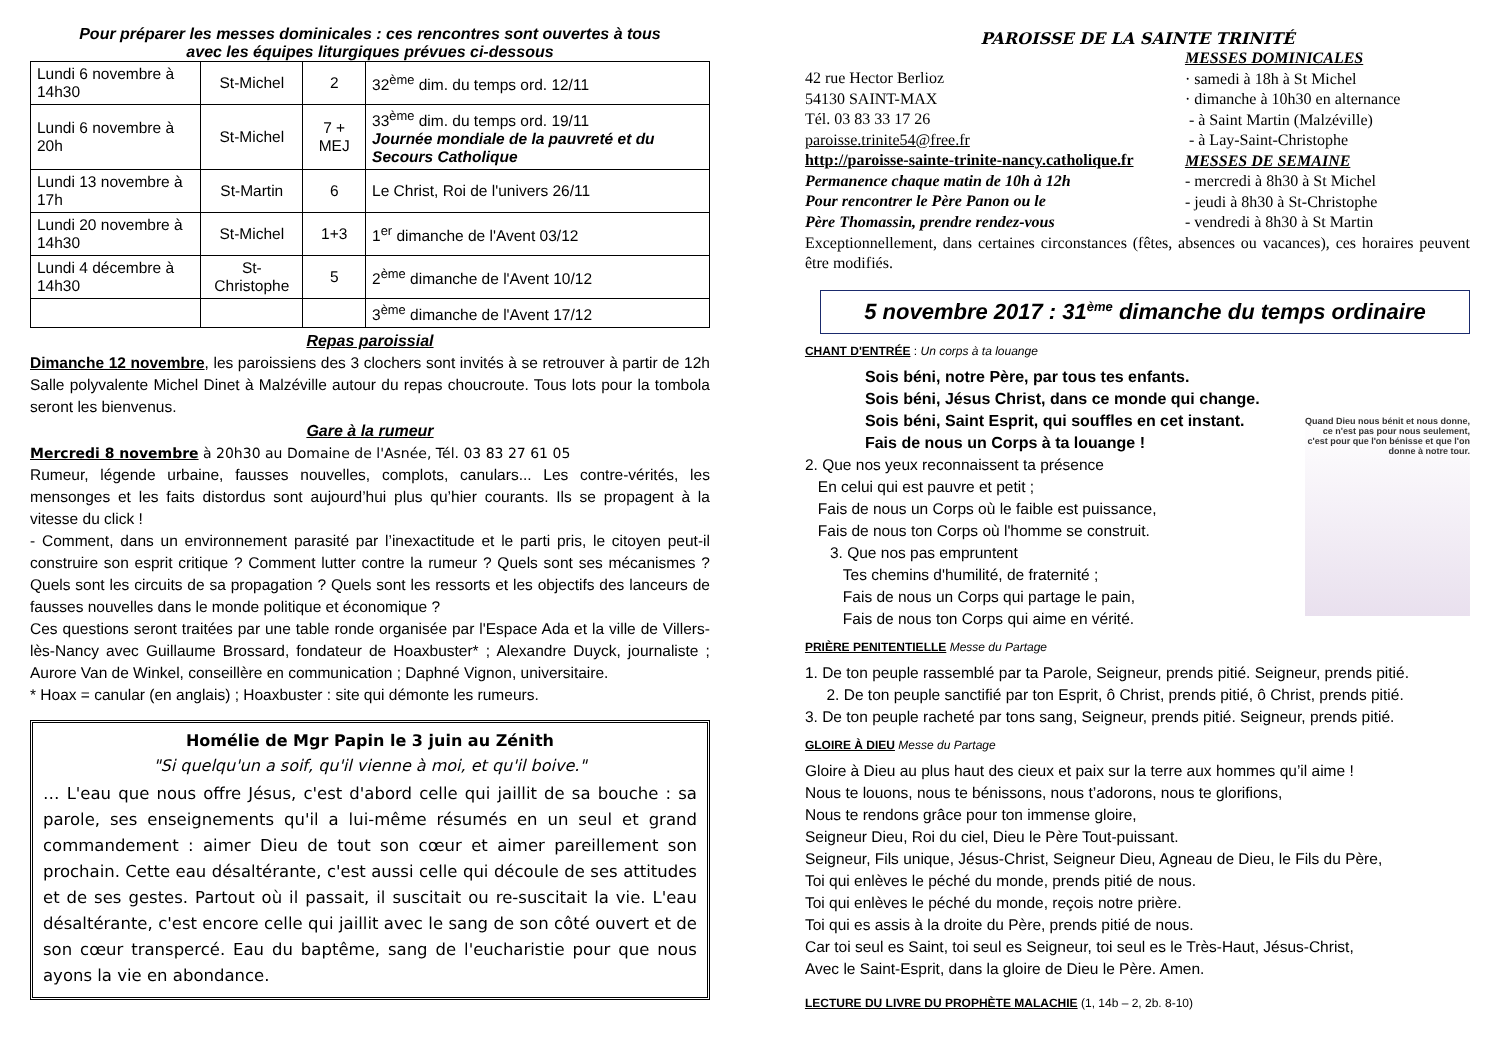Pour préparer les messes dominicales : ces rencontres sont ouvertes à tous
avec les équipes liturgiques prévues ci-dessous
| Lundi 6 novembre à 14h30 | St-Michel | 2 | 32<sup>ème</sup> dim. du temps ord. 12/11 |
| Lundi 6 novembre à 20h | St-Michel | 7 + MEJ | 33<sup>ème</sup> dim. du temps ord. 19/11 Journée mondiale de la pauvreté et du Secours Catholique |
| Lundi 13 novembre à 17h | St-Martin | 6 | Le Christ, Roi de l'univers 26/11 |
| Lundi 20 novembre à 14h30 | St-Michel | 1+3 | 1<sup>er</sup> dimanche de l'Avent 03/12 |
| Lundi 4 décembre à 14h30 | St-Christophe | 5 | 2<sup>ème</sup> dimanche de l'Avent 10/12 |
| | | | 3<sup>ème</sup> dimanche de l'Avent 17/12 |
Repas paroissial
Dimanche 12 novembre, les paroissiens des 3 clochers sont invités à se retrouver à partir de 12h Salle polyvalente Michel Dinet à Malzéville autour du repas choucroute. Tous lots pour la tombola seront les bienvenus.
Gare à la rumeur
Mercredi 8 novembre à 20h30 au Domaine de l'Asnée, Tél. 03 83 27 61 05
Rumeur, légende urbaine, fausses nouvelles, complots, canulars... Les contre-vérités, les mensonges et les faits distordus sont aujourd’hui plus qu’hier courants. Ils se propagent à la vitesse du click !
- Comment, dans un environnement parasité par l’inexactitude et le parti pris, le citoyen peut-il construire son esprit critique ? Comment lutter contre la rumeur ? Quels sont ses mécanismes ? Quels sont les circuits de sa propagation ? Quels sont les ressorts et les objectifs des lanceurs de fausses nouvelles dans le monde politique et économique ?
Ces questions seront traitées par une table ronde organisée par l'Espace Ada et la ville de Villers-lès-Nancy avec Guillaume Brossard, fondateur de Hoaxbuster* ; Alexandre Duyck, journaliste ; Aurore Van de Winkel, conseillère en communication ; Daphné Vignon, universitaire.
* Hoax = canular (en anglais) ; Hoaxbuster : site qui démonte les rumeurs.
Homélie de Mgr Papin le 3 juin au Zénith
"Si quelqu'un a soif, qu'il vienne à moi, et qu'il boive."
… L'eau que nous offre Jésus, c'est d'abord celle qui jaillit de sa bouche : sa parole, ses enseignements qu'il a lui-même résumés en un seul et grand commandement : aimer Dieu de tout son cœur et aimer pareillement son prochain. Cette eau désaltérante, c'est aussi celle qui découle de ses attitudes et de ses gestes. Partout où il passait, il suscitait ou re-suscitait la vie. L'eau désaltérante, c'est encore celle qui jaillit avec le sang de son côté ouvert et de son cœur transpercé. Eau du baptême, sang de l'eucharistie pour que nous ayons la vie en abondance.
PAROISSE DE LA SAINTE TRINITÉ
42 rue Hector Berlioz
54130 SAINT-MAX
Tél. 03 83 33 17 26
paroisse.trinite54@free.fr
http://paroisse-sainte-trinite-nancy.catholique.fr
Permanence chaque matin de 10h à 12h
Pour rencontrer le Père Panon ou le
Père Thomassin, prendre rendez-vous
MESSES DOMINICALES
· samedi à 18h à St Michel
· dimanche à 10h30 en alternance
- à Saint Martin (Malzéville)
- à Lay-Saint-Christophe
MESSES DE SEMAINE
- mercredi à 8h30 à St Michel
- jeudi à 8h30 à St-Christophe
- vendredi à 8h30 à St Martin
Exceptionnellement, dans certaines circonstances (fêtes, absences ou vacances), ces horaires peuvent être modifiés.
5 novembre 2017 : 31<sup>ème</sup> dimanche du temps ordinaire
CHANT D'ENTRÉE : Un corps à ta louange
Sois béni, notre Père, par tous tes enfants.
Sois béni, Jésus Christ, dans ce monde qui change.
Sois béni, Saint Esprit, qui souffles en cet instant.
Fais de nous un Corps à ta louange !
2. Que nos yeux reconnaissent ta présence
En celui qui est pauvre et petit ;
Fais de nous un Corps où le faible est puissance,
Fais de nous ton Corps où l'homme se construit.
3. Que nos pas empruntent
Tes chemins d'humilité, de fraternité ;
Fais de nous un Corps qui partage le pain,
Fais de nous ton Corps qui aime en vérité.
Quand Dieu nous bénit et nous donne, ce n'est pas pour nous seulement, c'est pour que l'on bénisse et que l'on donne à notre tour.
PRIÈRE PENITENTIELLE Messe du Partage
1. De ton peuple rassemblé par ta Parole, Seigneur, prends pitié. Seigneur, prends pitié.
2. De ton peuple sanctifié par ton Esprit, ô Christ, prends pitié, ô Christ, prends pitié.
3. De ton peuple racheté par tons sang, Seigneur, prends pitié. Seigneur, prends pitié.
GLOIRE À DIEU Messe du Partage
Gloire à Dieu au plus haut des cieux et paix sur la terre aux hommes qu’il aime !
Nous te louons, nous te bénissons, nous t’adorons, nous te glorifions,
Nous te rendons grâce pour ton immense gloire,
Seigneur Dieu, Roi du ciel, Dieu le Père Tout-puissant.
Seigneur, Fils unique, Jésus-Christ, Seigneur Dieu, Agneau de Dieu, le Fils du Père,
Toi qui enlèves le péché du monde, prends pitié de nous.
Toi qui enlèves le péché du monde, reçois notre prière.
Toi qui es assis à la droite du Père, prends pitié de nous.
Car toi seul es Saint, toi seul es Seigneur, toi seul es le Très-Haut, Jésus-Christ,
Avec le Saint-Esprit, dans la gloire de Dieu le Père. Amen.
LECTURE DU LIVRE DU PROPHÈTE MALACHIE (1, 14b – 2, 2b. 8-10)